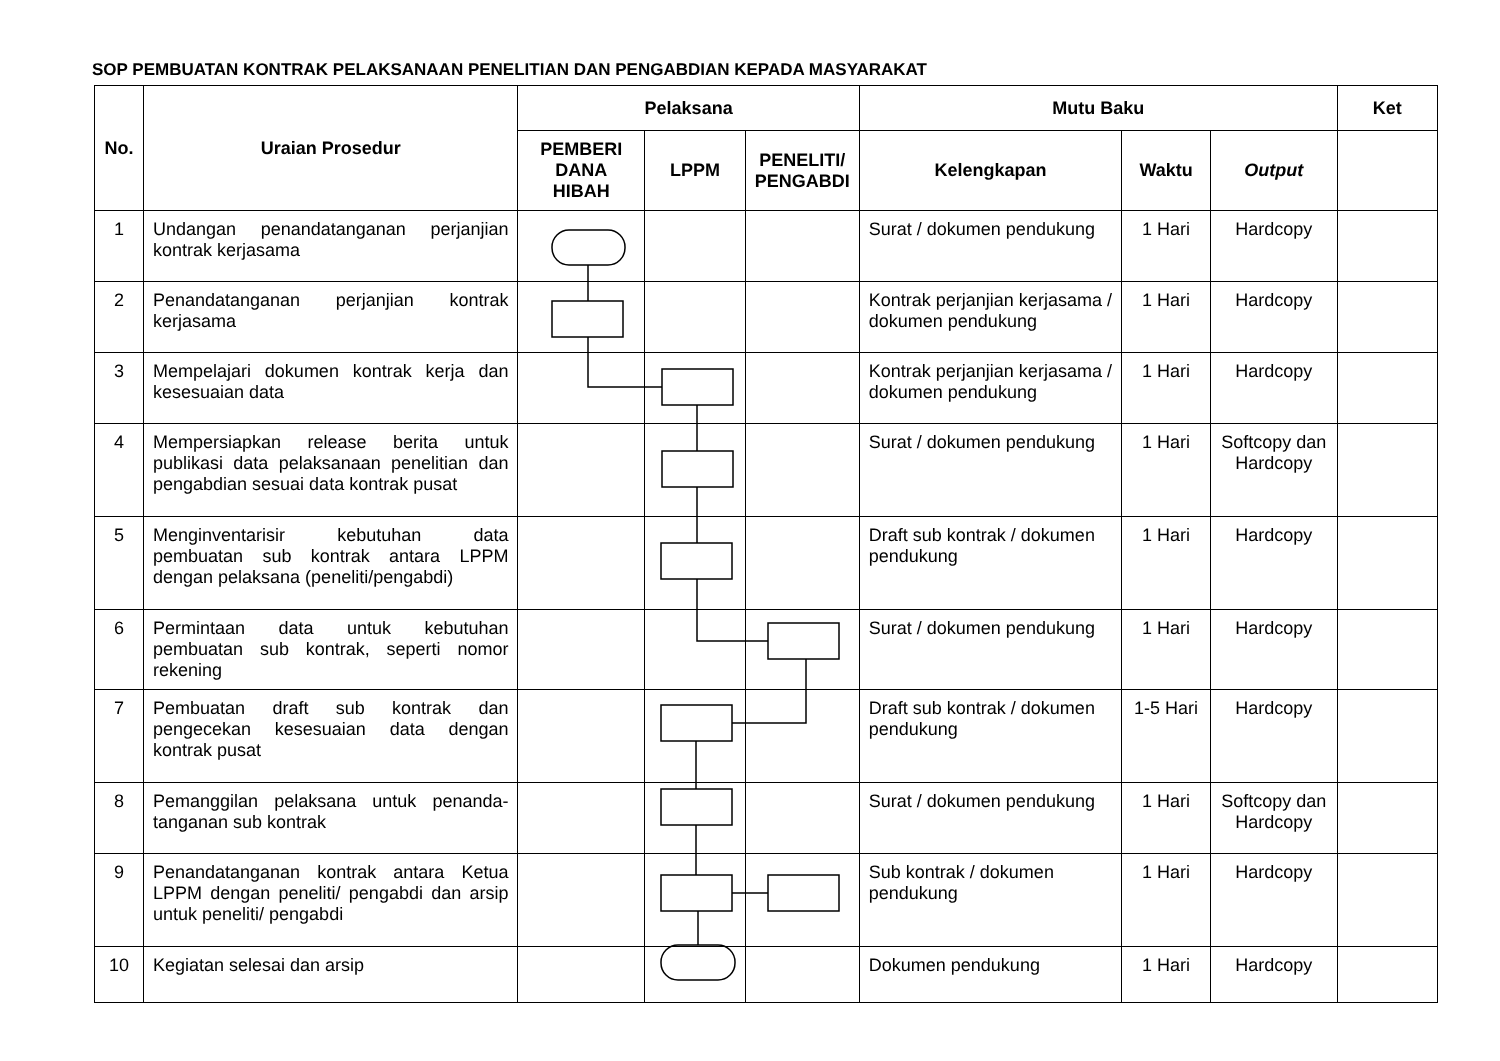SOP PEMBUATAN KONTRAK PELAKSANAAN PENELITIAN DAN PENGABDIAN KEPADA MASYARAKAT
| No. | Uraian Prosedur | Pelaksana | | | Mutu Baku | | | Ket |
| --- | --- | --- | --- | --- | --- | --- | --- | --- |
| | | PEMBERI DANA HIBAH | LPPM | PENELITI/ PENGABDI | Kelengkapan | Waktu | Output | |
| 1 | Undangan penandatanganan perjanjian kontrak kerjasama | | | | Surat / dokumen pendukung | 1 Hari | Hardcopy | |
| 2 | Penandatanganan perjanjian kontrak kerjasama | | | | Kontrak perjanjian kerjasama / dokumen pendukung | 1 Hari | Hardcopy | |
| 3 | Mempelajari dokumen kontrak kerja dan kesesuaian data | | | | Kontrak perjanjian kerjasama / dokumen pendukung | 1 Hari | Hardcopy | |
| 4 | Mempersiapkan release berita untuk publikasi data pelaksanaan penelitian dan pengabdian sesuai data kontrak pusat | | | | Surat / dokumen pendukung | 1 Hari | Softcopy dan Hardcopy | |
| 5 | Menginventarisir kebutuhan data pembuatan sub kontrak antara LPPM dengan pelaksana (peneliti/pengabdi) | | | | Draft sub kontrak / dokumen pendukung | 1 Hari | Hardcopy | |
| 6 | Permintaan data untuk kebutuhan pembuatan sub kontrak, seperti nomor rekening | | | | Surat / dokumen pendukung | 1 Hari | Hardcopy | |
| 7 | Pembuatan draft sub kontrak dan pengecekan kesesuaian data dengan kontrak pusat | | | | Draft sub kontrak / dokumen pendukung | 1-5 Hari | Hardcopy | |
| 8 | Pemanggilan pelaksana untuk penanda-tanganan sub kontrak | | | | Surat / dokumen pendukung | 1 Hari | Softcopy dan Hardcopy | |
| 9 | Penandatanganan kontrak antara Ketua LPPM dengan peneliti/ pengabdi dan arsip untuk peneliti/ pengabdi | | | | Sub kontrak / dokumen pendukung | 1 Hari | Hardcopy | |
| 10 | Kegiatan selesai dan arsip | | | | Dokumen pendukung | 1 Hari | Hardcopy | |